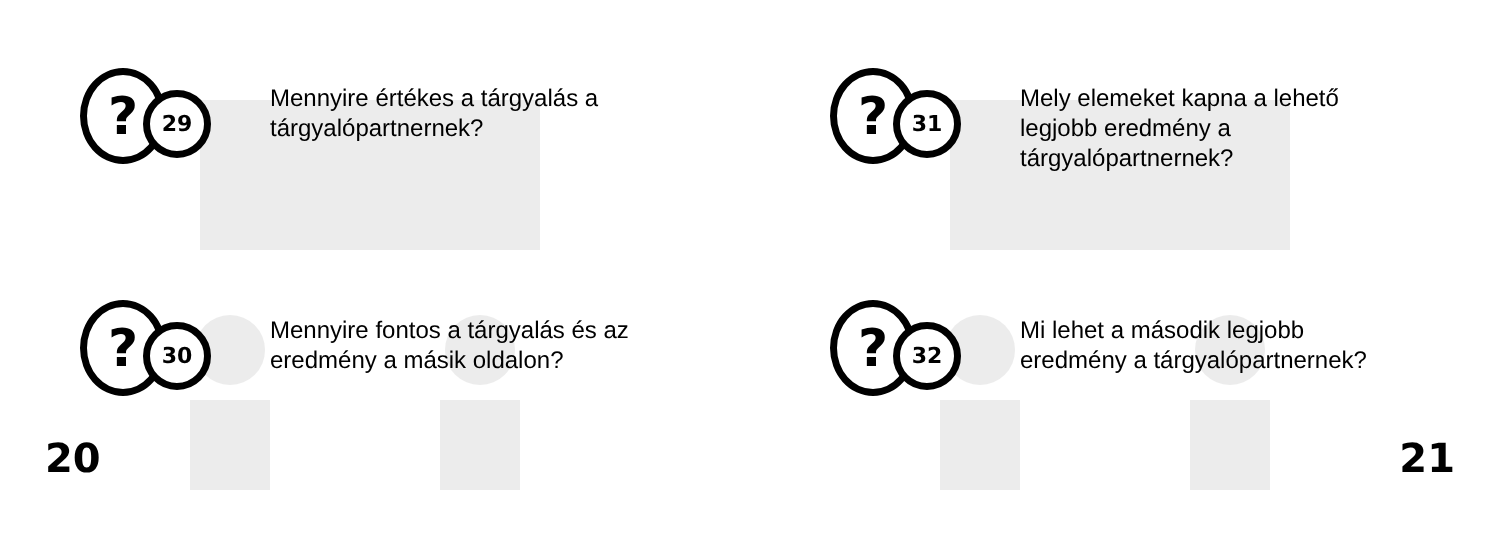? 29
Mennyire értékes a tárgyalás a tárgyalópartnernek?
? 30
Mennyire fontos a tárgyalás és az eredmény a másik oldalon?
20
? 31
Mely elemeket kapna a lehető legjobb eredmény a tárgyalópartnernek?
? 32
Mi lehet a második legjobb eredmény a tárgyalópartnernek?
21